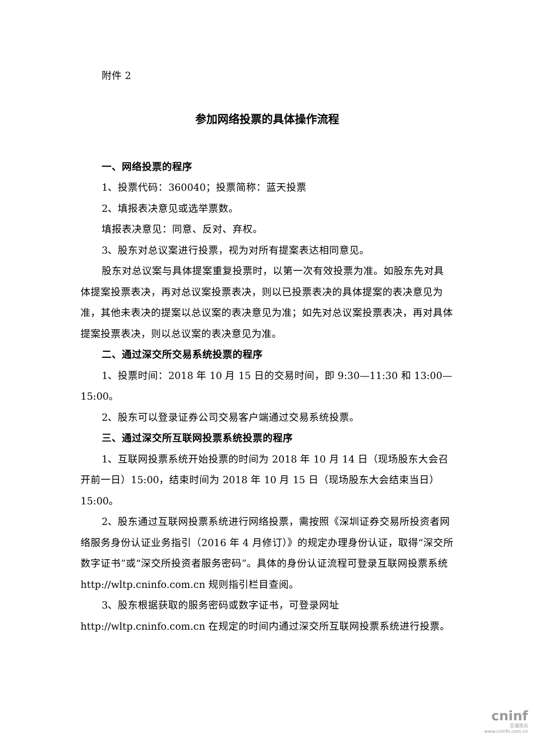附件 2
参加网络投票的具体操作流程
一、网络投票的程序
1、投票代码：360040；投票简称：蓝天投票
2、填报表决意见或选举票数。
填报表决意见：同意、反对、弃权。
3、股东对总议案进行投票，视为对所有提案表达相同意见。
股东对总议案与具体提案重复投票时，以第一次有效投票为准。如股东先对具体提案投票表决，再对总议案投票表决，则以已投票表决的具体提案的表决意见为准，其他未表决的提案以总议案的表决意见为准；如先对总议案投票表决，再对具体提案投票表决，则以总议案的表决意见为准。
二、通过深交所交易系统投票的程序
1、投票时间：2018 年 10 月 15 日的交易时间，即 9:30—11:30 和 13:00—15:00。
2、股东可以登录证券公司交易客户端通过交易系统投票。
三、通过深交所互联网投票系统投票的程序
1、互联网投票系统开始投票的时间为 2018 年 10 月 14 日（现场股东大会召开前一日）15:00，结束时间为 2018 年 10 月 15 日（现场股东大会结束当日）15:00。
2、股东通过互联网投票系统进行网络投票，需按照《深圳证券交易所投资者网络服务身份认证业务指引（2016 年 4 月修订）》的规定办理身份认证，取得“深交所数字证书”或“深交所投资者服务密码”。具体的身份认证流程可登录互联网投票系统 http://wltp.cninfo.com.cn 规则指引栏目查阅。
3、股东根据获取的服务密码或数字证书，可登录网址 http://wltp.cninfo.com.cn 在规定的时间内通过深交所互联网投票系统进行投票。
cninf
巨潮资讯
www.cninfo.com.cn